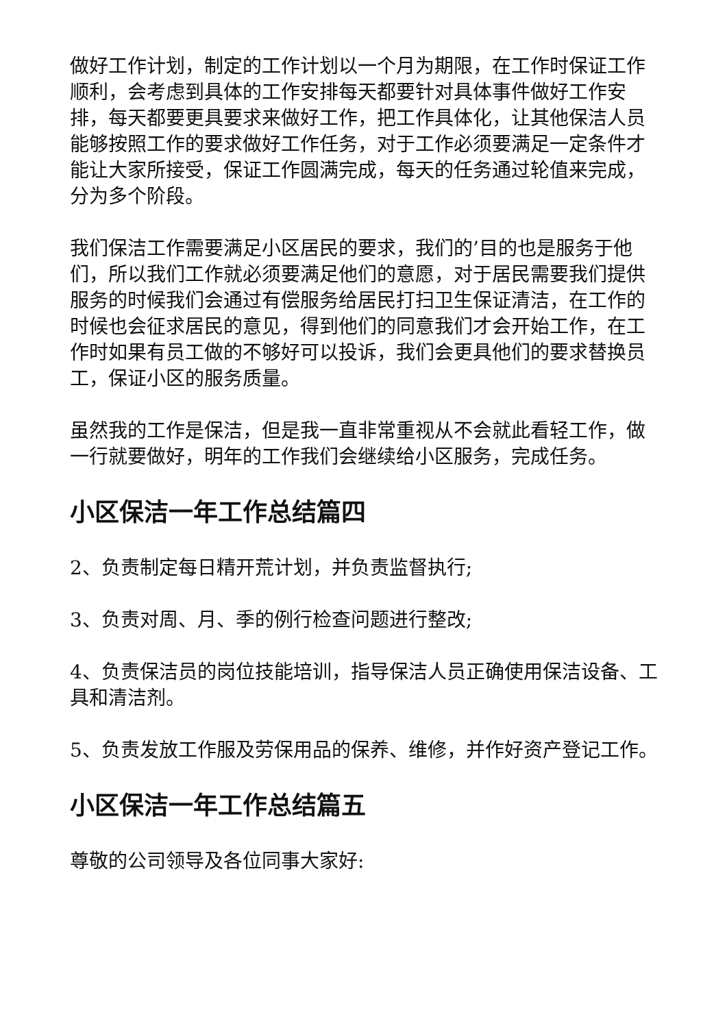做好工作计划，制定的工作计划以一个月为期限，在工作时保证工作顺利，会考虑到具体的工作安排每天都要针对具体事件做好工作安排，每天都要更具要求来做好工作，把工作具体化，让其他保洁人员能够按照工作的要求做好工作任务，对于工作必须要满足一定条件才能让大家所接受，保证工作圆满完成，每天的任务通过轮值来完成，分为多个阶段。
我们保洁工作需要满足小区居民的要求，我们的’目的也是服务于他们，所以我们工作就必须要满足他们的意愿，对于居民需要我们提供服务的时候我们会通过有偿服务给居民打扫卫生保证清洁，在工作的时候也会征求居民的意见，得到他们的同意我们才会开始工作，在工作时如果有员工做的不够好可以投诉，我们会更具他们的要求替换员工，保证小区的服务质量。
虽然我的工作是保洁，但是我一直非常重视从不会就此看轻工作，做一行就要做好，明年的工作我们会继续给小区服务，完成任务。
小区保洁一年工作总结篇四
2、负责制定每日精开荒计划，并负责监督执行;
3、负责对周、月、季的例行检查问题进行整改;
4、负责保洁员的岗位技能培训，指导保洁人员正确使用保洁设备、工具和清洁剂。
5、负责发放工作服及劳保用品的保养、维修，并作好资产登记工作。
小区保洁一年工作总结篇五
尊敬的公司领导及各位同事大家好: